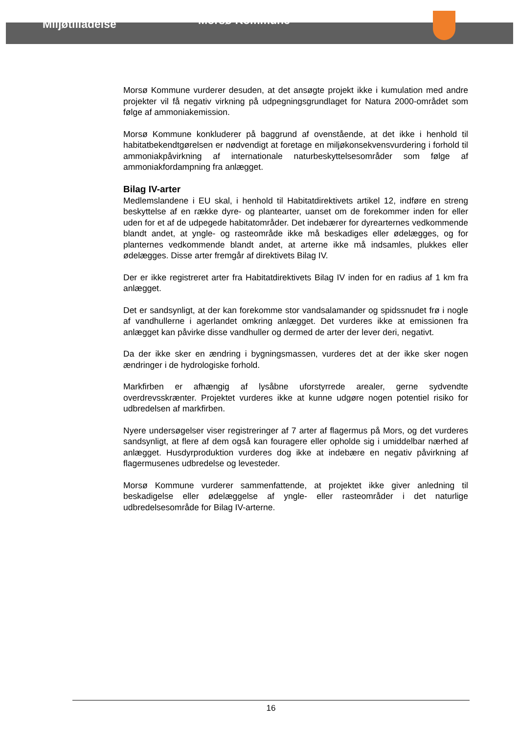Miljøtilladelse
Morsø Kommune
Morsø Kommune vurderer desuden, at det ansøgte projekt ikke i kumulation med andre projekter vil få negativ virkning på udpegningsgrundlaget for Natura 2000-området som følge af ammoniakemission.
Morsø Kommune konkluderer på baggrund af ovenstående, at det ikke i henhold til habitatbekendtgørelsen er nødvendigt at foretage en miljøkonsekvensvurdering i forhold til ammoniakpåvirkning af internationale naturbeskyttelsesområder som følge af ammoniakfordampning fra anlægget.
Bilag IV-arter
Medlemslandene i EU skal, i henhold til Habitatdirektivets artikel 12, indføre en streng beskyttelse af en række dyre- og plantearter, uanset om de forekommer inden for eller uden for et af de udpegede habitatområder. Det indebærer for dyrearternes vedkommende blandt andet, at yngle- og rasteområde ikke må beskadiges eller ødelægges, og for planternes vedkommende blandt andet, at arterne ikke må indsamles, plukkes eller ødelægges. Disse arter fremgår af direktivets Bilag IV.
Der er ikke registreret arter fra Habitatdirektivets Bilag IV inden for en radius af 1 km fra anlægget.
Det er sandsynligt, at der kan forekomme stor vandsalamander og spidssnudet frø i nogle af vandhullerne i agerlandet omkring anlægget. Det vurderes ikke at emissionen fra anlægget kan påvirke disse vandhuller og dermed de arter der lever deri, negativt.
Da der ikke sker en ændring i bygningsmassen, vurderes det at der ikke sker nogen ændringer i de hydrologiske forhold.
Markfirben er afhængig af lysåbne uforstyrrede arealer, gerne sydvendte overdrevsskrænter. Projektet vurderes ikke at kunne udgøre nogen potentiel risiko for udbredelsen af markfirben.
Nyere undersøgelser viser registreringer af 7 arter af flagermus på Mors, og det vurderes sandsynligt, at flere af dem også kan fouragere eller opholde sig i umiddelbar nærhed af anlægget. Husdyrproduktion vurderes dog ikke at indebære en negativ påvirkning af flagermusenes udbredelse og levesteder.
Morsø Kommune vurderer sammenfattende, at projektet ikke giver anledning til beskadigelse eller ødelæggelse af yngle- eller rasteområder i det naturlige udbredelsesområde for Bilag IV-arterne.
16